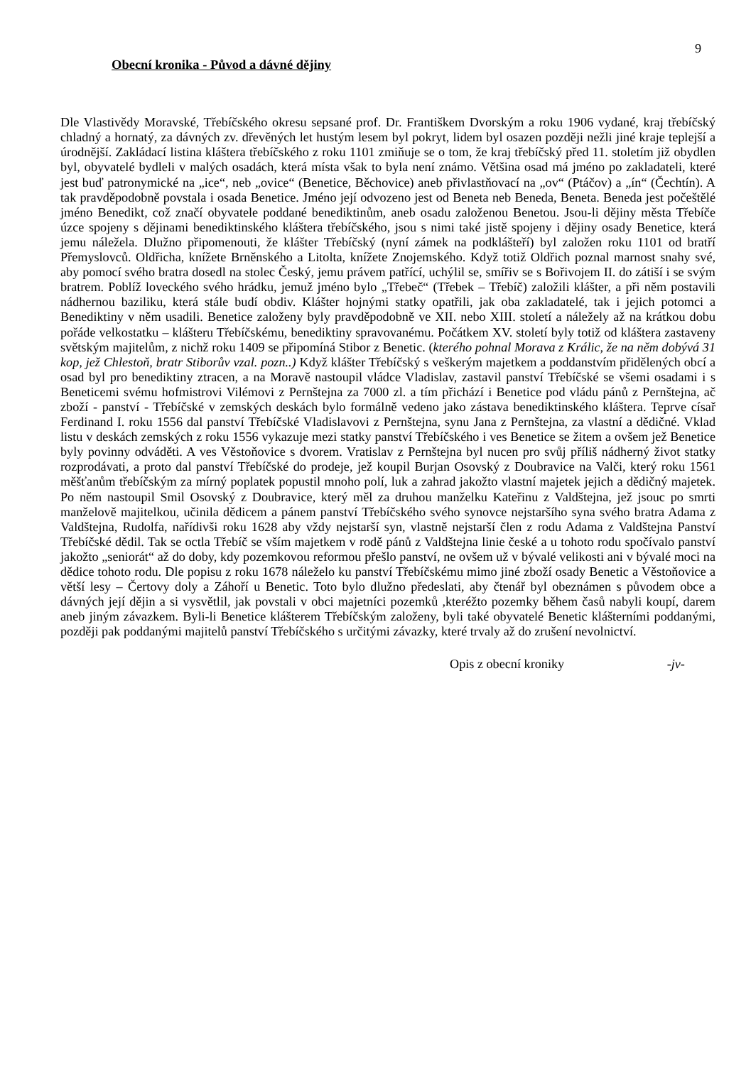9
Obecní kronika - Původ a dávné dějiny
Dle Vlastivědy Moravské, Třebíčského okresu sepsané prof. Dr. Františkem Dvorským a roku 1906 vydané, kraj třebíčský chladný a hornatý, za dávných zv. dřevěných let hustým lesem byl pokryt, lidem byl osazen později nežli jiné kraje teplejší a úrodnější. Zakládací listina kláštera třebíčského z roku 1101 zmiňuje se o tom, že kraj třebíčský před 11. stoletím již obydlen byl, obyvatelé bydleli v malých osadách, která místa však to byla není známo. Většina osad má jméno po zakladateli, které jest buď patronymické na „ice“, neb „ovice“ (Benetice, Běchovice) aneb přivlastňovací na „ov“ (Ptáčov) a „ín“ (Čechtín). A tak pravděpodobně povstala i osada Benetice. Jméno její odvozeno jest od Beneta neb Beneda, Beneta. Beneda jest počeštělé jméno Benedikt, což značí obyvatele poddané benediktinům, aneb osadu založenou Benetou. Jsou-li dějiny města Třebíče úzce spojeny s dějinami benediktinského kláštera třebíčského, jsou s nimi také jistě spojeny i dějiny osady Benetice, která jemu náležela. Dlužno připomenouti, že klášter Třebíčský (nyní zámek na podklášteří) byl založen roku 1101 od bratří Přemyslovců. Oldřicha, knížete Brněnského a Litolta, knížete Znojemského. Když totiž Oldřich poznal marnost snahy své, aby pomocí svého bratra dosedl na stolec Český, jemu právem patřící, uchýlil se, smířiv se s Bořivojem II. do zátiší i se svým bratrem. Poblíž loveckého svého hrádku, jemuž jméno bylo „Třebeč“ (Třebek – Třebíč) založili klášter, a při něm postavili nádhernou baziliku, která stále budí obdiv. Klášter hojnými statky opatřili, jak oba zakladatelé, tak i jejich potomci a Benediktiny v něm usadili. Benetice založeny byly pravděpodobně ve XII. nebo XIII. století a náležely až na krátkou dobu pořáde velkostatku – klášteru Třebíčskému, benediktiny spravovanému. Počátkem XV. století byly totiž od kláštera zastaveny světským majitelům, z nichž roku 1409 se připomíná Stibor z Benetic. (kterého pohnal Morava z Králic, že na něm dobývá 31 kop, jež Chlestoň, bratr Stiborův vzal. pozn..) Když klášter Třebíčský s veškerým majetkem a poddanstvím přidělených obcí a osad byl pro benediktiny ztracen, a na Moravě nastoupil vládce Vladislav, zastavil panství Třebíčské se všemi osadami i s Beneticemi svému hofmistrovi Vilémovi z Pernštejna za 7000 zl. a tím přichází i Benetice pod vládu pánů z Pernštejna, ač zboží - panství - Třebíčské v zemských deskách bylo formálně vedeno jako zástava benediktinského kláštera. Teprve císař Ferdinand I. roku 1556 dal panství Třebíčské Vladislavovi z Pernštejna, synu Jana z Pernštejna, za vlastní a dědičné. Vklad listu v deskách zemských z roku 1556 vykazuje mezi statky panství Třebíčského i ves Benetice se žitem a ovšem jež Benetice byly povinny odváděti. A ves Věstoňovice s dvorem. Vratislav z Pernštejna byl nucen pro svůj příliš nádherný život statky rozprodávati, a proto dal panství Třebíčské do prodeje, jež koupil Burjan Osovský z Doubravice na Valči, který roku 1561 měšťanům třebíčským za mírný poplatek popustil mnoho polí, luk a zahrad jakožto vlastní majetek jejich a dědičný majetek. Po něm nastoupil Smil Osovský z Doubravice, který měl za druhou manželku Kateřinu z Valdštejna, jež jsouc po smrti manželově majitelkou, učinila dědicem a pánem panství Třebíčského svého synovce nejstaršího syna svého bratra Adama z Valdštejna, Rudolfa, nařídivši roku 1628 aby vždy nejstarší syn, vlastně nejstarší člen z rodu Adama z Valdštejna Panství Třebíčské dědil. Tak se octla Třebíč se vším majetkem v rodě pánů z Valdštejna linie české a u tohoto rodu spočívalo panství jakožto „seniorát“ až do doby, kdy pozemkovou reformou přešlo panství, ne ovšem už v bývalé velikosti ani v bývalé moci na dědice tohoto rodu. Dle popisu z roku 1678 náleželo ku panství Třebíčskému mimo jiné zboží osady Benetic a Věstoňovice a větší lesy – Čertovy doly a Záhoří u Benetic. Toto bylo dlužno předeslati, aby čtenář byl obeznámen s původem obce a dávných její dějin a si vysvětlil, jak povstali v obci majetníci pozemků ,kteréžto pozemky během časů nabyli koupí, darem aneb jiným závazkem. Byli-li Benetice klášterem Třebíčským založeny, byli také obyvatelé Benetic klášterními poddanými, později pak poddanými majitelů panství Třebíčského s určitými závazky, které trvaly až do zrušení nevolnictví.
Opis z obecní kroniky -jv-